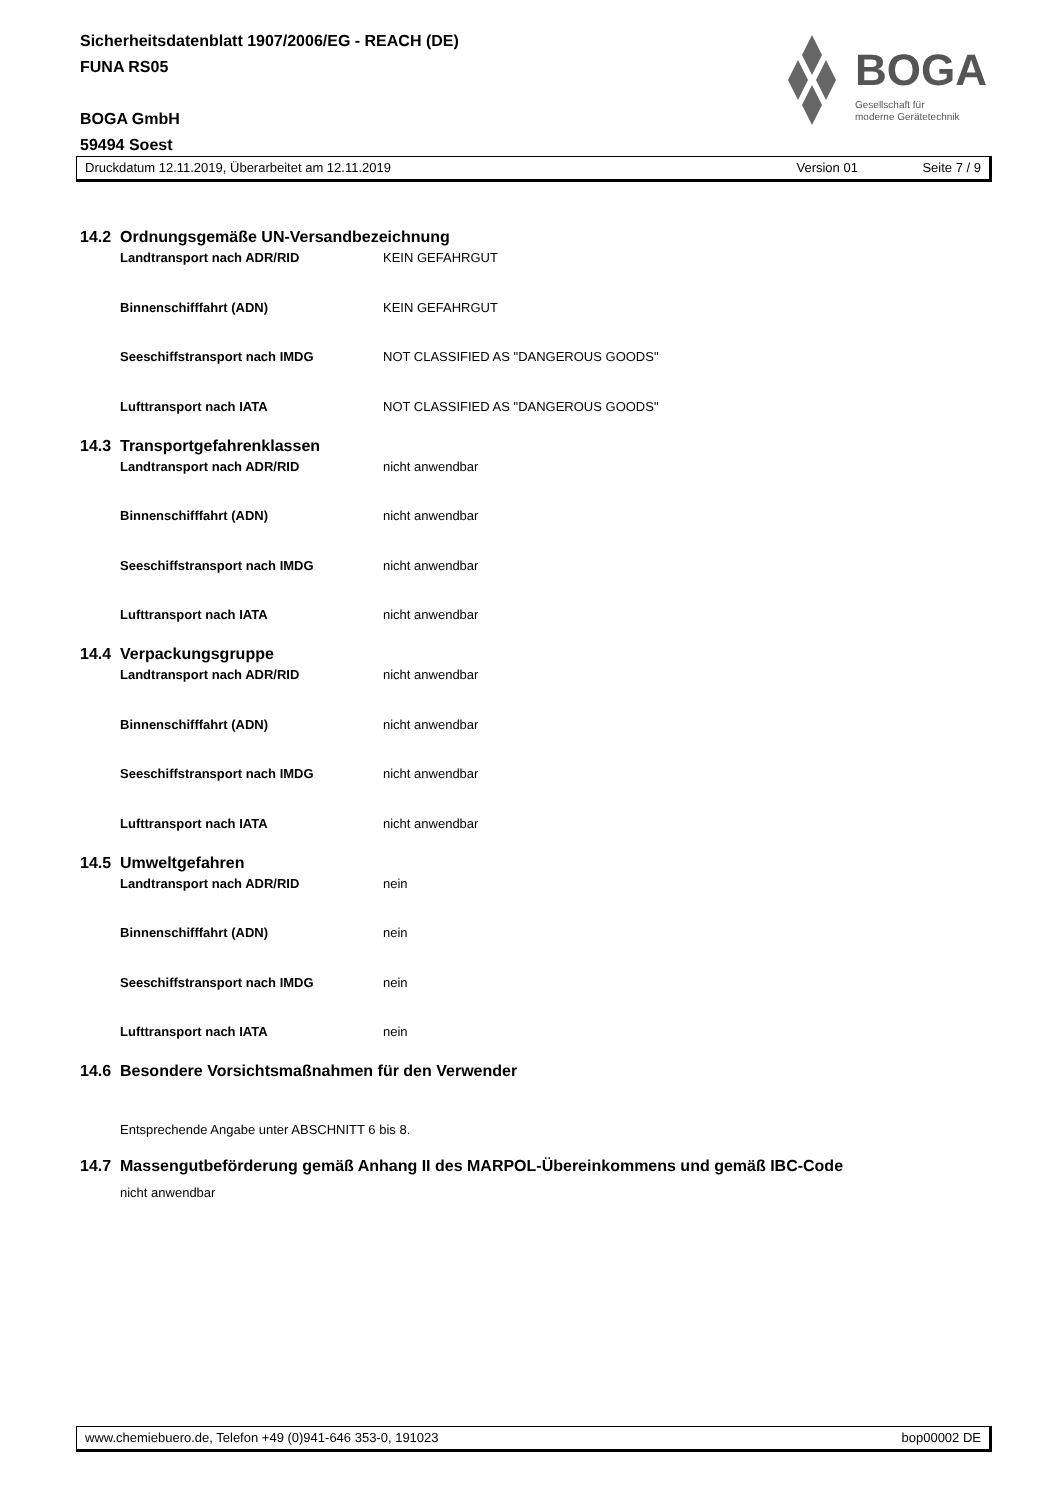Sicherheitsdatenblatt 1907/2006/EG - REACH (DE)
FUNA RS05
BOGA GmbH
59494 Soest
BOGA
Gesellschaft für
moderne Gerätetechnik
Druckdatum 12.11.2019, Überarbeitet am 12.11.2019 Version 01 Seite 7 / 9
14.2 Ordnungsgemäße UN-Versandbezeichnung
Landtransport nach ADR/RID KEIN GEFAHRGUT
Binnenschifffahrt (ADN) KEIN GEFAHRGUT
Seeschiffstransport nach IMDG NOT CLASSIFIED AS "DANGEROUS GOODS"
Lufttransport nach IATA NOT CLASSIFIED AS "DANGEROUS GOODS"
14.3 Transportgefahrenklassen
Landtransport nach ADR/RID nicht anwendbar
Binnenschifffahrt (ADN) nicht anwendbar
Seeschiffstransport nach IMDG nicht anwendbar
Lufttransport nach IATA nicht anwendbar
14.4 Verpackungsgruppe
Landtransport nach ADR/RID nicht anwendbar
Binnenschifffahrt (ADN) nicht anwendbar
Seeschiffstransport nach IMDG nicht anwendbar
Lufttransport nach IATA nicht anwendbar
14.5 Umweltgefahren
Landtransport nach ADR/RID nein
Binnenschifffahrt (ADN) nein
Seeschiffstransport nach IMDG nein
Lufttransport nach IATA nein
14.6 Besondere Vorsichtsmaßnahmen für den Verwender
Entsprechende Angabe unter ABSCHNITT 6 bis 8.
14.7 Massengutbeförderung gemäß Anhang II des MARPOL-Übereinkommens und gemäß IBC-Code
nicht anwendbar
www.chemiebuero.de, Telefon +49 (0)941-646 353-0, 191023 bop00002 DE